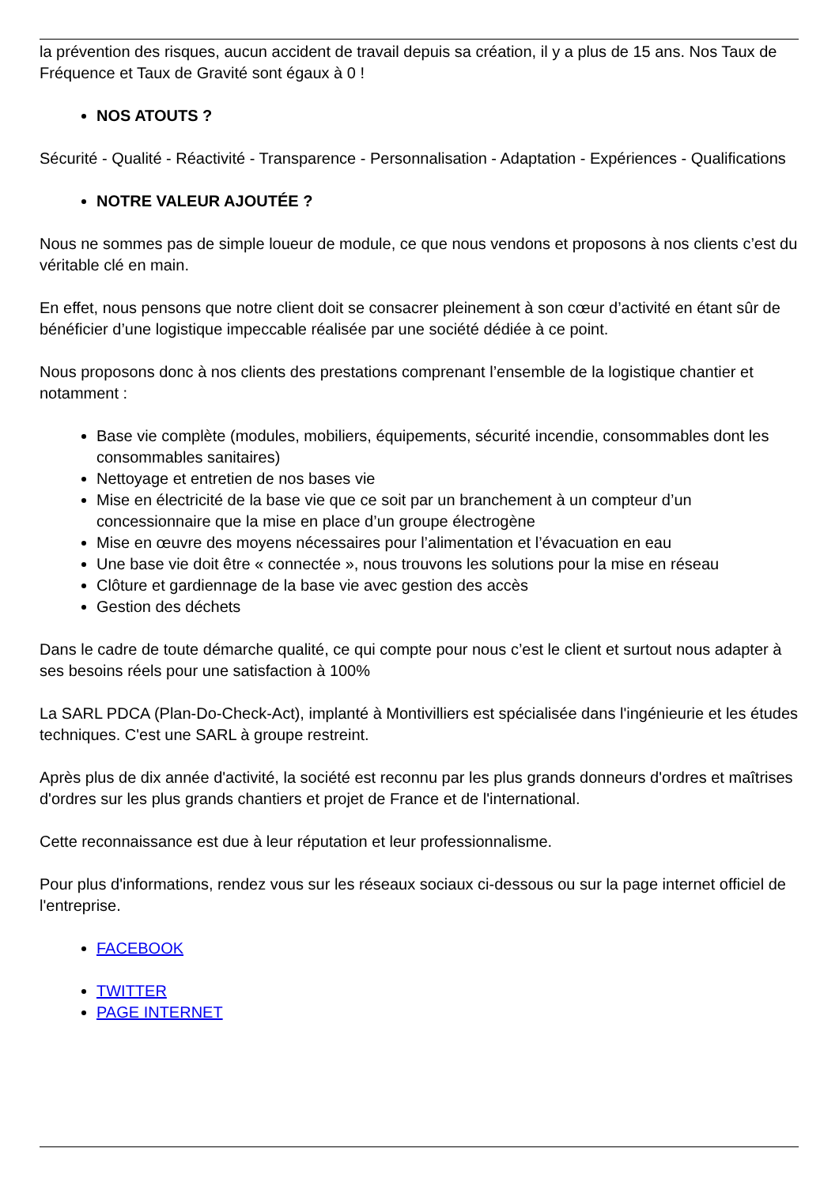la prévention des risques, aucun accident de travail depuis sa création, il y a plus de 15 ans. Nos Taux de Fréquence et Taux de Gravité sont égaux à 0 !
NOS ATOUTS ?
Sécurité - Qualité - Réactivité - Transparence - Personnalisation - Adaptation - Expériences - Qualifications
NOTRE VALEUR AJOUTÉE ?
Nous ne sommes pas de simple loueur de module, ce que nous vendons et proposons à nos clients c’est du véritable clé en main.
En effet, nous pensons que notre client doit se consacrer pleinement à son cœur d’activité en étant sûr de bénéficier d’une logistique impeccable réalisée par une société dédiée à ce point.
Nous proposons donc à nos clients des prestations comprenant l’ensemble de la logistique chantier et notamment :
Base vie complète (modules, mobiliers, équipements, sécurité incendie, consommables dont les consommables sanitaires)
Nettoyage et entretien de nos bases vie
Mise en électricité de la base vie que ce soit par un branchement à un compteur d’un concessionnaire que la mise en place d’un groupe électrogène
Mise en œuvre des moyens nécessaires pour l’alimentation et l’évacuation en eau
Une base vie doit être « connectée », nous trouvons les solutions pour la mise en réseau
Clôture et gardiennage de la base vie avec gestion des accès
Gestion des déchets
Dans le cadre de toute démarche qualité, ce qui compte pour nous c’est le client et surtout nous adapter à ses besoins réels pour une satisfaction à 100%
La SARL PDCA (Plan-Do-Check-Act), implanté à Montivilliers est spécialisée dans l'ingénieurie et les études techniques. C'est une SARL à groupe restreint.
Après plus de dix année d'activité, la société est reconnu par les plus grands donneurs d'ordres et maîtrises d'ordres sur les plus grands chantiers et projet de France et de l'international.
Cette reconnaissance est due à leur réputation et leur professionnalisme.
Pour plus d'informations, rendez vous sur les réseaux sociaux ci-dessous ou sur la page internet officiel de l'entreprise.
FACEBOOK
TWITTER
PAGE INTERNET